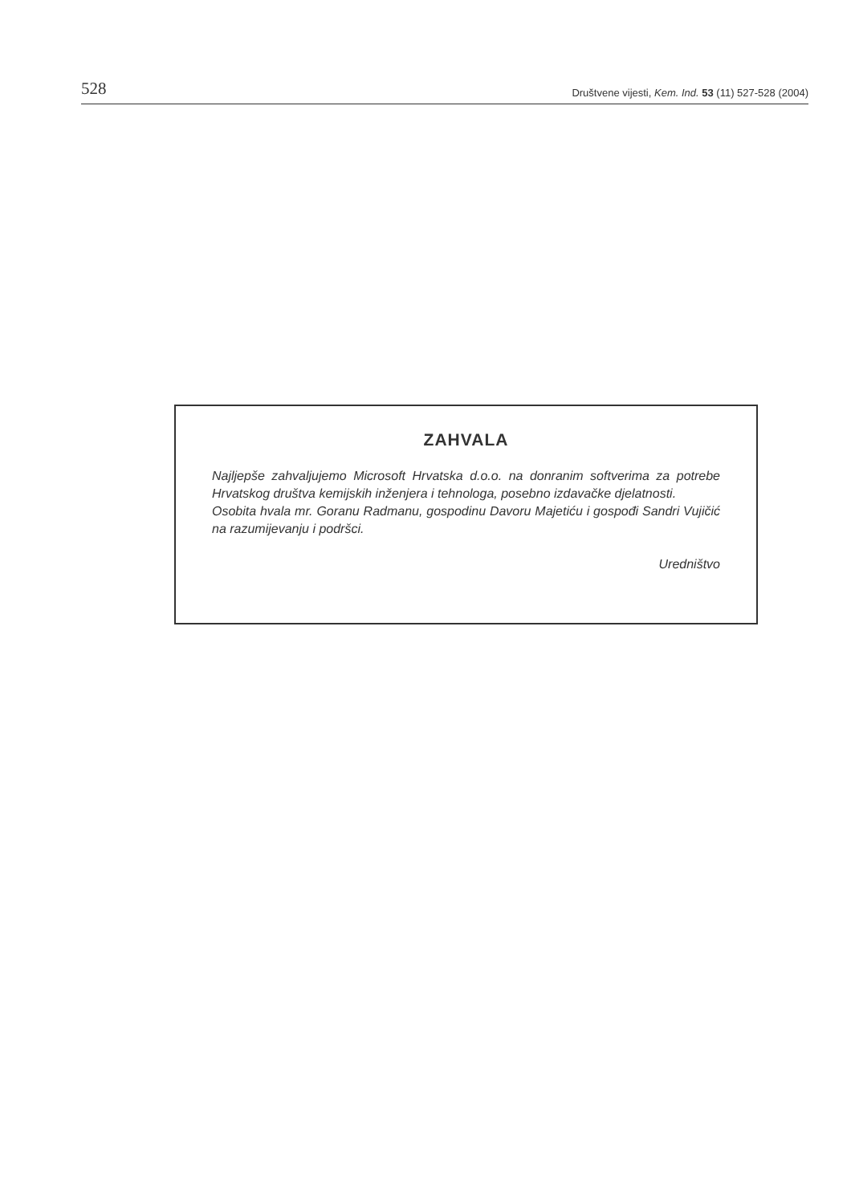528 Društvene vijesti, Kem. Ind. 53 (11) 527-528 (2004)
ZAHVALA
Najljepše zahvaljujemo Microsoft Hrvatska d.o.o. na donranim softverima za potrebe Hrvatskog društva kemijskih inženjera i tehnologa, posebno izdavačke djelatnosti.
Osobita hvala mr. Goranu Radmanu, gospodinu Davoru Majetiću i gospođi Sandri Vujičić na razumijevanju i podršci.
Uredništvo